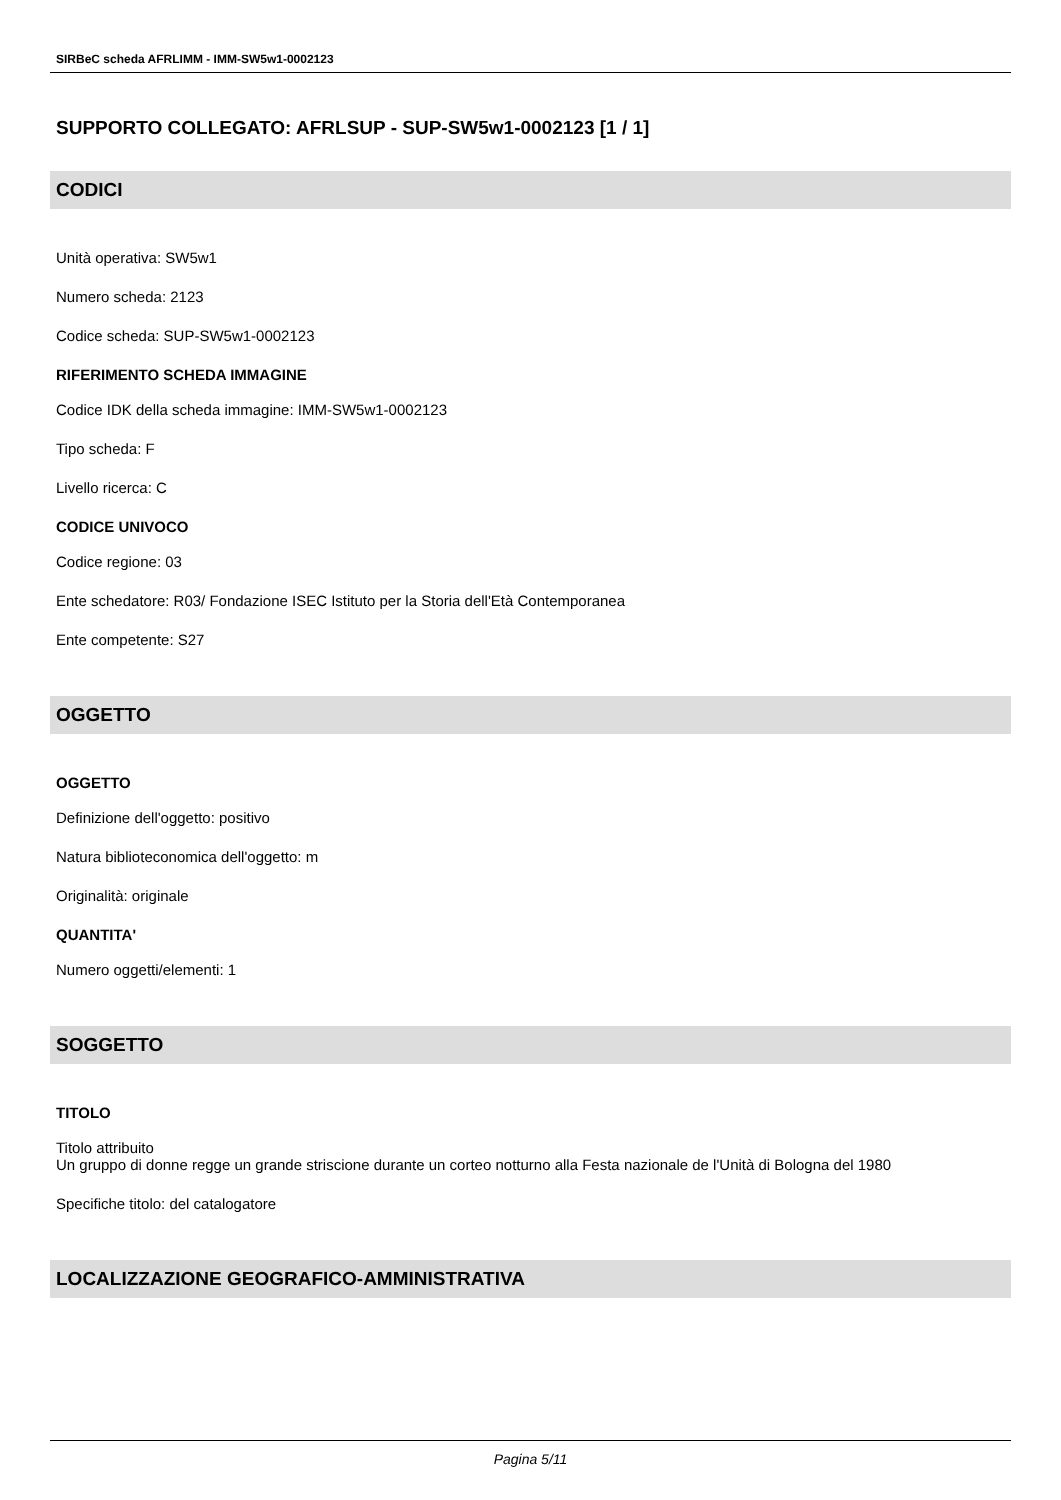SIRBeC scheda AFRLIMM - IMM-SW5w1-0002123
SUPPORTO COLLEGATO: AFRLSUP - SUP-SW5w1-0002123 [1 / 1]
CODICI
Unità operativa: SW5w1
Numero scheda: 2123
Codice scheda: SUP-SW5w1-0002123
RIFERIMENTO SCHEDA IMMAGINE
Codice IDK della scheda immagine: IMM-SW5w1-0002123
Tipo scheda: F
Livello ricerca: C
CODICE UNIVOCO
Codice regione: 03
Ente schedatore: R03/ Fondazione ISEC Istituto per la Storia dell'Età Contemporanea
Ente competente: S27
OGGETTO
OGGETTO
Definizione dell'oggetto: positivo
Natura biblioteconomica dell'oggetto: m
Originalità: originale
QUANTITA'
Numero oggetti/elementi: 1
SOGGETTO
TITOLO
Titolo attribuito
Un gruppo di donne regge un grande striscione durante un corteo notturno alla Festa nazionale de l'Unità di Bologna del 1980
Specifiche titolo: del catalogatore
LOCALIZZAZIONE GEOGRAFICO-AMMINISTRATIVA
Pagina 5/11